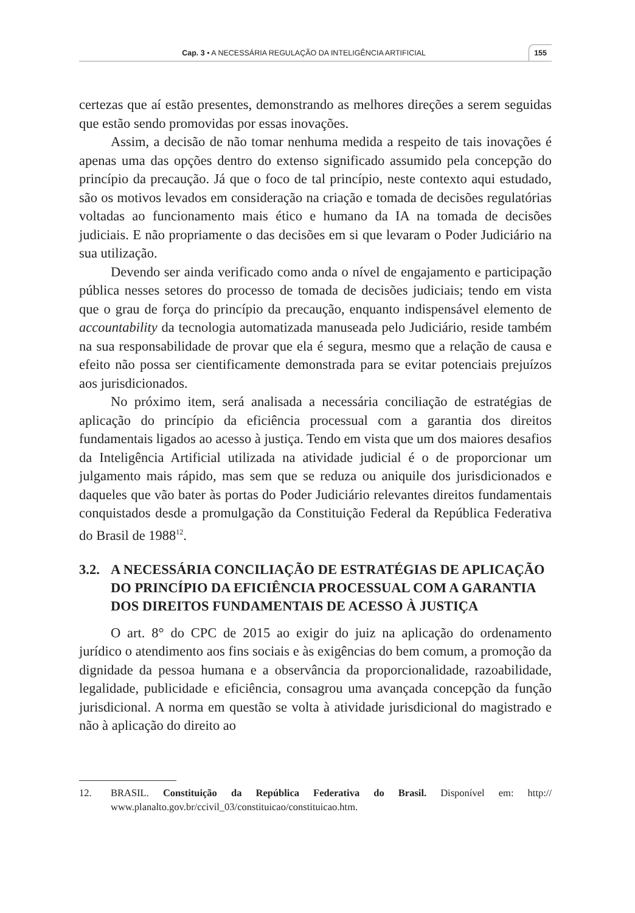Cap. 3 • A NECESSÁRIA REGULAÇÃO DA INTELIGÊNCIA ARTIFICIAL
155
certezas que aí estão presentes, demonstrando as melhores direções a serem seguidas que estão sendo promovidas por essas inovações.
Assim, a decisão de não tomar nenhuma medida a respeito de tais inovações é apenas uma das opções dentro do extenso significado assumido pela concepção do princípio da precaução. Já que o foco de tal princípio, neste contexto aqui estudado, são os motivos levados em consideração na criação e tomada de decisões regulatórias voltadas ao funcionamento mais ético e humano da IA na tomada de decisões judiciais. E não propriamente o das decisões em si que levaram o Poder Judiciário na sua utilização.
Devendo ser ainda verificado como anda o nível de engajamento e participação pública nesses setores do processo de tomada de decisões judiciais; tendo em vista que o grau de força do princípio da precaução, enquanto indispensável elemento de accountability da tecnologia automatizada manuseada pelo Judiciário, reside também na sua responsabilidade de provar que ela é segura, mesmo que a relação de causa e efeito não possa ser cientificamente demonstrada para se evitar potenciais prejuízos aos jurisdicionados.
No próximo item, será analisada a necessária conciliação de estratégias de aplicação do princípio da eficiência processual com a garantia dos direitos fundamentais ligados ao acesso à justiça. Tendo em vista que um dos maiores desafios da Inteligência Artificial utilizada na atividade judicial é o de proporcionar um julgamento mais rápido, mas sem que se reduza ou aniquile dos jurisdicionados e daqueles que vão bater às portas do Poder Judiciário relevantes direitos fundamentais conquistados desde a promulgação da Constituição Federal da República Federativa do Brasil de 1988<sup>12</sup>.
3.2. A NECESSÁRIA CONCILIAÇÃO DE ESTRATÉGIAS DE APLICAÇÃO DO PRINCÍPIO DA EFICIÊNCIA PROCESSUAL COM A GARANTIA DOS DIREITOS FUNDAMENTAIS DE ACESSO À JUSTIÇA
O art. 8° do CPC de 2015 ao exigir do juiz na aplicação do ordenamento jurídico o atendimento aos fins sociais e às exigências do bem comum, a promoção da dignidade da pessoa humana e a observância da proporcionalidade, razoabilidade, legalidade, publicidade e eficiência, consagrou uma avançada concepção da função jurisdicional. A norma em questão se volta à atividade jurisdicional do magistrado e não à aplicação do direito ao
12. BRASIL. Constituição da República Federativa do Brasil. Disponível em: http:// www.planalto.gov.br/ccivil_03/constituicao/constituicao.htm.